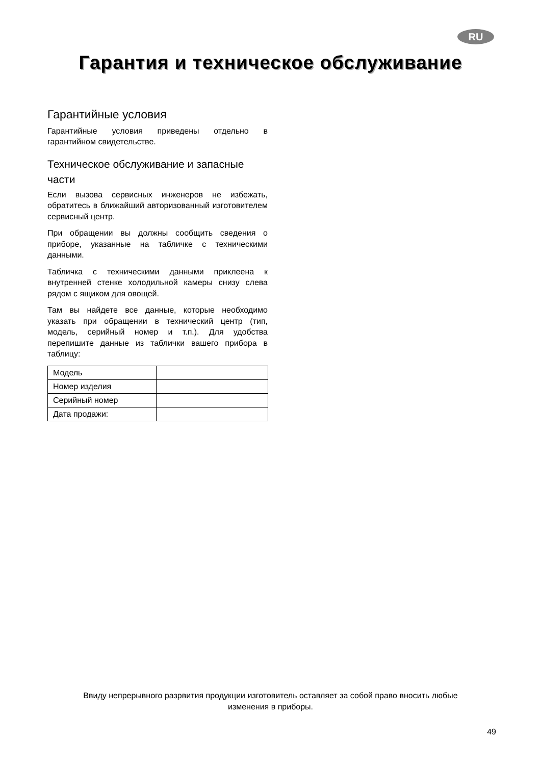RU
Гарантия и техническое обслуживание
Гарантийные условия
Гарантийные условия приведены отдельно в гарантийном свидетельстве.
Техническое обслуживание и запасные части
Если вызова сервисных инженеров не избежать, обратитесь в ближайший авторизованный изготовителем сервисный центр.
При обращении вы должны сообщить сведения о приборе, указанные на табличке с техническими данными.
Табличка с техническими данными приклеена к внутренней стенке холодильной камеры снизу слева рядом с ящиком для овощей.
Там вы найдете все данные, которые необходимо указать при обращении в технический центр (тип, модель, серийный номер и т.п.). Для удобства перепишите данные из таблички вашего прибора в таблицу:
| Модель | |
| Номер изделия | |
| Серийный номер | |
| Дата продажи: | |
Ввиду непрерывного разрвития продукции изготовитель оставляет за собой право вносить любые
изменения в приборы.
49